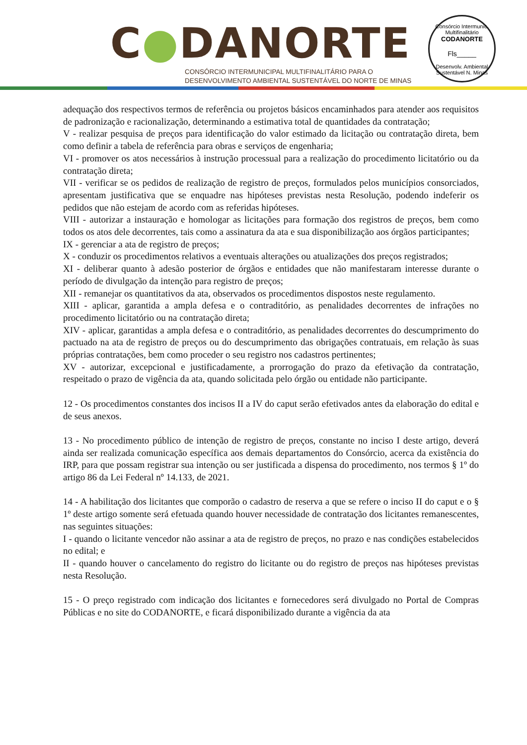C●DANORTE
CONSÓRCIO INTERMUNICIPAL MULTIFINALITÁRIO PARA O
DESENVOLVIMENTO AMBIENTAL SUSTENTÁVEL DO NORTE DE MINAS
Consórcio Intermunic. Multifinalitário
CODANORTE
Fls_____
Desenvolv. Ambiental Sustentável N. Minas
adequação dos respectivos termos de referência ou projetos básicos encaminhados para atender aos requisitos de padronização e racionalização, determinando a estimativa total de quantidades da contratação;
V - realizar pesquisa de preços para identificação do valor estimado da licitação ou contratação direta, bem como definir a tabela de referência para obras e serviços de engenharia;
VI - promover os atos necessários à instrução processual para a realização do procedimento licitatório ou da contratação direta;
VII - verificar se os pedidos de realização de registro de preços, formulados pelos municípios consorciados, apresentam justificativa que se enquadre nas hipóteses previstas nesta Resolução, podendo indeferir os pedidos que não estejam de acordo com as referidas hipóteses.
VIII - autorizar a instauração e homologar as licitações para formação dos registros de preços, bem como todos os atos dele decorrentes, tais como a assinatura da ata e sua disponibilização aos órgãos participantes;
IX - gerenciar a ata de registro de preços;
X - conduzir os procedimentos relativos a eventuais alterações ou atualizações dos preços registrados;
XI - deliberar quanto à adesão posterior de órgãos e entidades que não manifestaram interesse durante o período de divulgação da intenção para registro de preços;
XII - remanejar os quantitativos da ata, observados os procedimentos dispostos neste regulamento.
XIII - aplicar, garantida a ampla defesa e o contraditório, as penalidades decorrentes de infrações no procedimento licitatório ou na contratação direta;
XIV - aplicar, garantidas a ampla defesa e o contraditório, as penalidades decorrentes do descumprimento do pactuado na ata de registro de preços ou do descumprimento das obrigações contratuais, em relação às suas próprias contratações, bem como proceder o seu registro nos cadastros pertinentes;
XV - autorizar, excepcional e justificadamente, a prorrogação do prazo da efetivação da contratação, respeitado o prazo de vigência da ata, quando solicitada pelo órgão ou entidade não participante.
12 - Os procedimentos constantes dos incisos II a IV do caput serão efetivados antes da elaboração do edital e de seus anexos.
13 - No procedimento público de intenção de registro de preços, constante no inciso I deste artigo, deverá ainda ser realizada comunicação específica aos demais departamentos do Consórcio, acerca da existência do IRP, para que possam registrar sua intenção ou ser justificada a dispensa do procedimento, nos termos § 1º do artigo 86 da Lei Federal nº 14.133, de 2021.
14 - A habilitação dos licitantes que comporão o cadastro de reserva a que se refere o inciso II do caput e o § 1º deste artigo somente será efetuada quando houver necessidade de contratação dos licitantes remanescentes, nas seguintes situações:
I - quando o licitante vencedor não assinar a ata de registro de preços, no prazo e nas condições estabelecidos no edital; e
II - quando houver o cancelamento do registro do licitante ou do registro de preços nas hipóteses previstas nesta Resolução.
15 - O preço registrado com indicação dos licitantes e fornecedores será divulgado no Portal de Compras Públicas e no site do CODANORTE, e ficará disponibilizado durante a vigência da ata